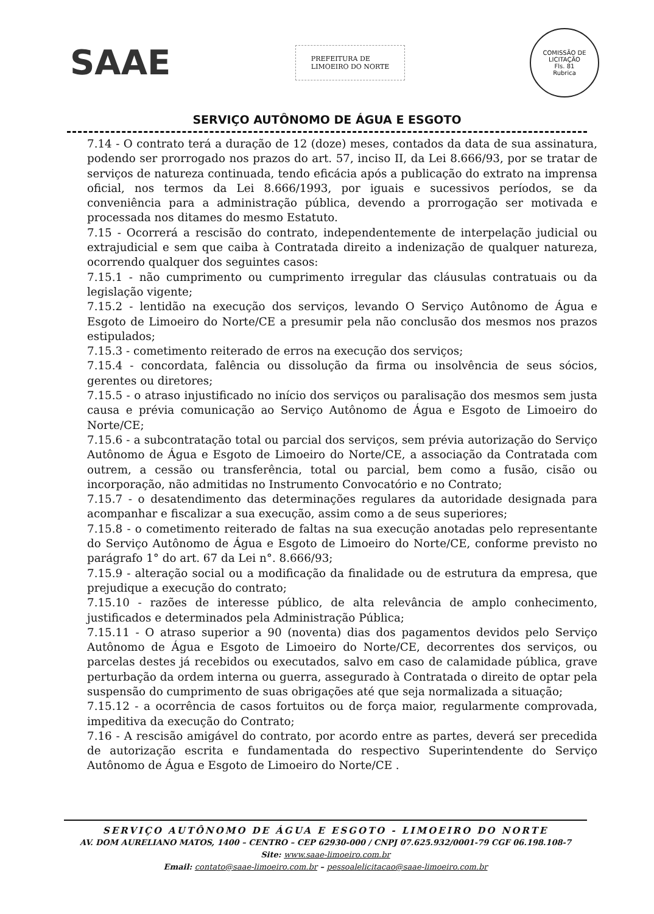SAAE
PREFEITURA DE
LIMOEIRO DO NORTE
COMISSÃO DE LICITAÇÃO
Fls. 81
Rubrica
SERVIÇO AUTÔNOMO DE ÁGUA E ESGOTO
7.14 - O contrato terá a duração de 12 (doze) meses, contados da data de sua assinatura, podendo ser prorrogado nos prazos do art. 57, inciso II, da Lei 8.666/93, por se tratar de serviços de natureza continuada, tendo eficácia após a publicação do extrato na imprensa oficial, nos termos da Lei 8.666/1993, por iguais e sucessivos períodos, se da conveniência para a administração pública, devendo a prorrogação ser motivada e processada nos ditames do mesmo Estatuto.
7.15 - Ocorrerá a rescisão do contrato, independentemente de interpelação judicial ou extrajudicial e sem que caiba à Contratada direito a indenização de qualquer natureza, ocorrendo qualquer dos seguintes casos:
7.15.1 - não cumprimento ou cumprimento irregular das cláusulas contratuais ou da legislação vigente;
7.15.2 - lentidão na execução dos serviços, levando O Serviço Autônomo de Água e Esgoto de Limoeiro do Norte/CE a presumir pela não conclusão dos mesmos nos prazos estipulados;
7.15.3 - cometimento reiterado de erros na execução dos serviços;
7.15.4 - concordata, falência ou dissolução da firma ou insolvência de seus sócios, gerentes ou diretores;
7.15.5 - o atraso injustificado no início dos serviços ou paralisação dos mesmos sem justa causa e prévia comunicação ao Serviço Autônomo de Água e Esgoto de Limoeiro do Norte/CE;
7.15.6 - a subcontratação total ou parcial dos serviços, sem prévia autorização do Serviço Autônomo de Água e Esgoto de Limoeiro do Norte/CE, a associação da Contratada com outrem, a cessão ou transferência, total ou parcial, bem como a fusão, cisão ou incorporação, não admitidas no Instrumento Convocatório e no Contrato;
7.15.7 - o desatendimento das determinações regulares da autoridade designada para acompanhar e fiscalizar a sua execução, assim como a de seus superiores;
7.15.8 - o cometimento reiterado de faltas na sua execução anotadas pelo representante do Serviço Autônomo de Água e Esgoto de Limoeiro do Norte/CE, conforme previsto no parágrafo 1° do art. 67 da Lei n°. 8.666/93;
7.15.9 - alteração social ou a modificação da finalidade ou de estrutura da empresa, que prejudique a execução do contrato;
7.15.10 - razões de interesse público, de alta relevância de amplo conhecimento, justificados e determinados pela Administração Pública;
7.15.11 - O atraso superior a 90 (noventa) dias dos pagamentos devidos pelo Serviço Autônomo de Água e Esgoto de Limoeiro do Norte/CE, decorrentes dos serviços, ou parcelas destes já recebidos ou executados, salvo em caso de calamidade pública, grave perturbação da ordem interna ou guerra, assegurado à Contratada o direito de optar pela suspensão do cumprimento de suas obrigações até que seja normalizada a situação;
7.15.12 - a ocorrência de casos fortuitos ou de força maior, regularmente comprovada, impeditiva da execução do Contrato;
7.16 - A rescisão amigável do contrato, por acordo entre as partes, deverá ser precedida de autorização escrita e fundamentada do respectivo Superintendente do Serviço Autônomo de Água e Esgoto de Limoeiro do Norte/CE .
SERVIÇO AUTÔNOMO DE ÁGUA E ESGOTO - LIMOEIRO DO NORTE
AV. DOM AURELIANO MATOS, 1400 – CENTRO – CEP 62930-000 / CNPJ 07.625.932/0001-79 CGF 06.198.108-7
Site: www.saae-limoeiro.com.br
Email: contato@saae-limoeiro.com.br – pessoalelicitacao@saae-limoeiro.com.br